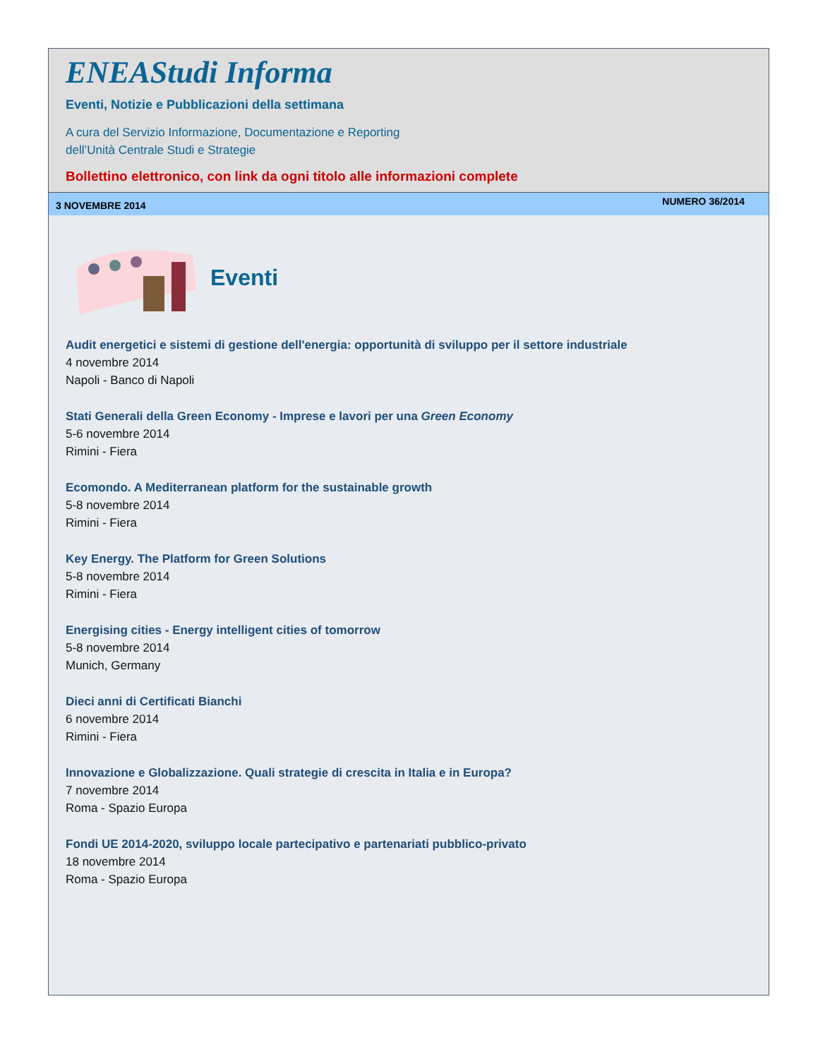ENEAStudi Informa
Eventi, Notizie e Pubblicazioni della settimana
A cura del Servizio Informazione, Documentazione e Reporting
dell’Unità Centrale Studi e Strategie
Bollettino elettronico, con link da ogni titolo alle informazioni complete
3 NOVEMBRE 2014 NUMERO 36/2014
Eventi
Audit energetici e sistemi di gestione dell'energia: opportunità di sviluppo per il settore industriale
4 novembre 2014
Napoli - Banco di Napoli
Stati Generali della Green Economy - Imprese e lavori per una Green Economy
5-6 novembre 2014
Rimini - Fiera
Ecomondo. A Mediterranean platform for the sustainable growth
5-8 novembre 2014
Rimini - Fiera
Key Energy. The Platform for Green Solutions
5-8 novembre 2014
Rimini - Fiera
Energising cities - Energy intelligent cities of tomorrow
5-8 novembre 2014
Munich, Germany
Dieci anni di Certificati Bianchi
6 novembre 2014
Rimini - Fiera
Innovazione e Globalizzazione. Quali strategie di crescita in Italia e in Europa?
7 novembre 2014
Roma - Spazio Europa
Fondi UE 2014-2020, sviluppo locale partecipativo e partenariati pubblico-privato
18 novembre 2014
Roma - Spazio Europa